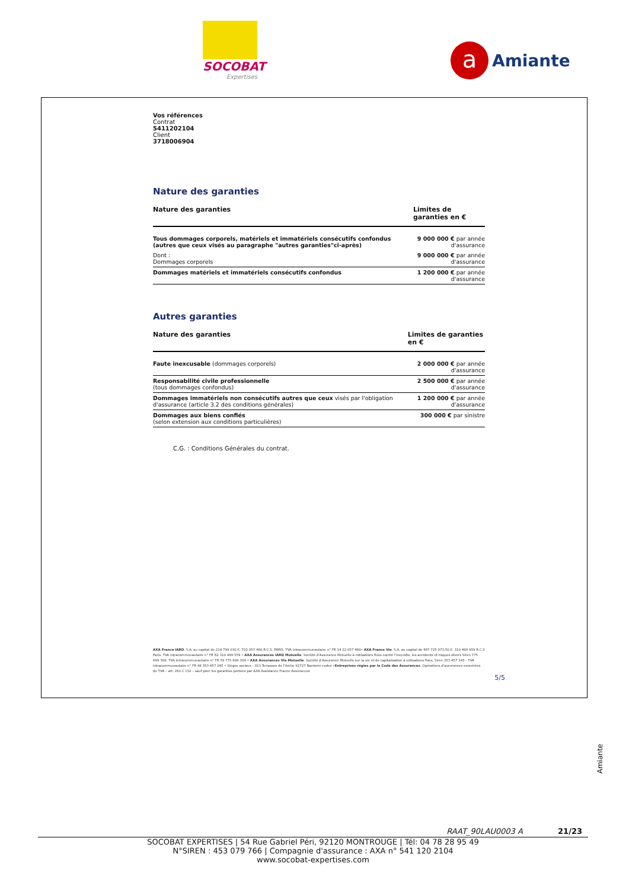SOCOBAT
Expertises
a
Amiante
Vos références
Contrat
5411202104
Client
3718006904
Nature des garanties
| Nature des garanties | Limites de garanties en € |
| --- | --- |
| Tous dommages corporels, matériels et immatériels consécutifs confondus (autres que ceux visés au paragraphe "autres garanties"ci-après) | 9 000 000 € par année d'assurance |
| Dont : Dommages corporels | 9 000 000 € par année d'assurance |
| Dommages matériels et immatériels consécutifs confondus | 1 200 000 € par année d'assurance |
Autres garanties
| Nature des garanties | Limites de garanties en € |
| --- | --- |
| Faute inexcusable (dommages corporels) | 2 000 000 € par année d'assurance |
| Responsabilité civile professionnelle (tous dommages confondus) | 2 500 000 € par année d'assurance |
| Dommages immatériels non consécutifs autres que ceux visés par l'obligation d'assurance (article 3.2 des conditions générales) | 1 200 000 € par année d'assurance |
| Dommages aux biens confiés (selon extension aux conditions particulières) | 300 000 € par sinistre |
C.G. : Conditions Générales du contrat.
AXA France IARD. S.A. au capital de 214 799 030 €. 722 057 460 R.C.S. PARIS. TVA intracommunautaire n° FR 14 22 057 460• AXA France Vie. S.A. au capital de 487 725 073,50 €. 310 499 959 R.C.S Paris. TVA intracommunautaire n° FR 62 310 499 559 • AXA Assurances IARD Mutuelle. Société d'Assurance Mutuelle à cotisations fixes contre l'incendie, les accidents et risques divers Siren 775 699 309. TVA intracommunautaire n° FR 39 775 699 309 • AXA Assurances Vie Mutuelle. Société d'Assurance Mutuelle sur la vie et de capitalisation à cotisations fixes. Siren 353 457 245 - TVA intracommunautaire n° FR 48 353 457 245 • Sièges sociaux : 313 Terrasses de l'Arche 92727 Nanterre cedex •Entreprises régies par le Code des Assurances. Opérations d'assurances exonérées de TVA – art. 261-C CGI – sauf pour les garanties portées par AXA Assistance France Assurances
5/5
Amiante
RAAT_90LAU0003 A 21/23
SOCOBAT EXPERTISES | 54 Rue Gabriel Péri, 92120 MONTROUGE | Tél: 04 78 28 95 49
N°SIREN : 453 079 766 | Compagnie d'assurance : AXA n° 541 120 2104
www.socobat-expertises.com